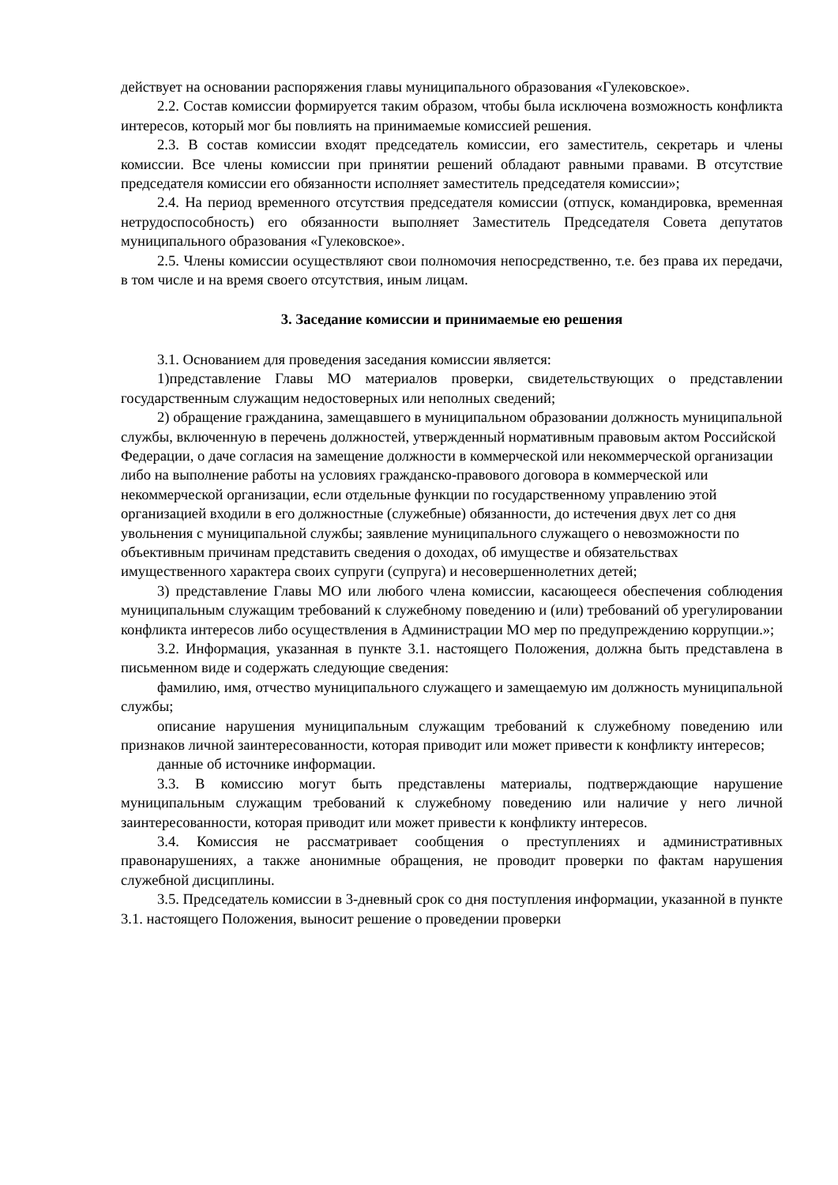действует на основании распоряжения главы муниципального образования «Гулековское».
2.2. Состав комиссии формируется таким образом, чтобы была исключена возможность конфликта интересов, который мог бы повлиять на принимаемые комиссией решения.
2.3. В состав комиссии входят председатель комиссии, его заместитель, секретарь и члены комиссии. Все члены комиссии при принятии решений обладают равными правами. В отсутствие председателя комиссии его обязанности исполняет заместитель председателя комиссии»;
2.4. На период временного отсутствия председателя комиссии (отпуск, командировка, временная нетрудоспособность) его обязанности выполняет Заместитель Председателя Совета депутатов муниципального образования «Гулековское».
2.5. Члены комиссии осуществляют свои полномочия непосредственно, т.е. без права их передачи, в том числе и на время своего отсутствия, иным лицам.
3. Заседание комиссии и принимаемые ею решения
3.1. Основанием для проведения заседания комиссии является:
1)представление Главы МО материалов проверки, свидетельствующих о представлении государственным служащим недостоверных или неполных сведений;
2) обращение гражданина, замещавшего в муниципальном образовании должность муниципальной службы, включенную в перечень должностей, утвержденный нормативным правовым актом Российской Федерации, о даче согласия на замещение должности в коммерческой или некоммерческой организации либо на выполнение работы на условиях гражданско-правового договора в коммерческой или некоммерческой организации, если отдельные функции по государственному управлению этой организацией входили в его должностные (служебные) обязанности, до истечения двух лет со дня увольнения с муниципальной службы; заявление муниципального служащего о невозможности по объективным причинам представить сведения о доходах, об имуществе и обязательствах имущественного характера своих супруги (супруга) и несовершеннолетних детей;
3) представление Главы МО или любого члена комиссии, касающееся обеспечения соблюдения муниципальным служащим требований к служебному поведению и (или) требований об урегулировании конфликта интересов либо осуществления в Администрации МО мер по предупреждению коррупции.»;
3.2. Информация, указанная в пункте 3.1. настоящего Положения, должна быть представлена в письменном виде и содержать следующие сведения:
фамилию, имя, отчество муниципального служащего и замещаемую им должность муниципальной службы;
описание нарушения муниципальным служащим требований к служебному поведению или признаков личной заинтересованности, которая приводит или может привести к конфликту интересов;
данные об источнике информации.
3.3. В комиссию могут быть представлены материалы, подтверждающие нарушение муниципальным служащим требований к служебному поведению или наличие у него личной заинтересованности, которая приводит или может привести к конфликту интересов.
3.4. Комиссия не рассматривает сообщения о преступлениях и административных правонарушениях, а также анонимные обращения, не проводит проверки по фактам нарушения служебной дисциплины.
3.5. Председатель комиссии в 3-дневный срок со дня поступления информации, указанной в пункте 3.1. настоящего Положения, выносит решение о проведении проверки